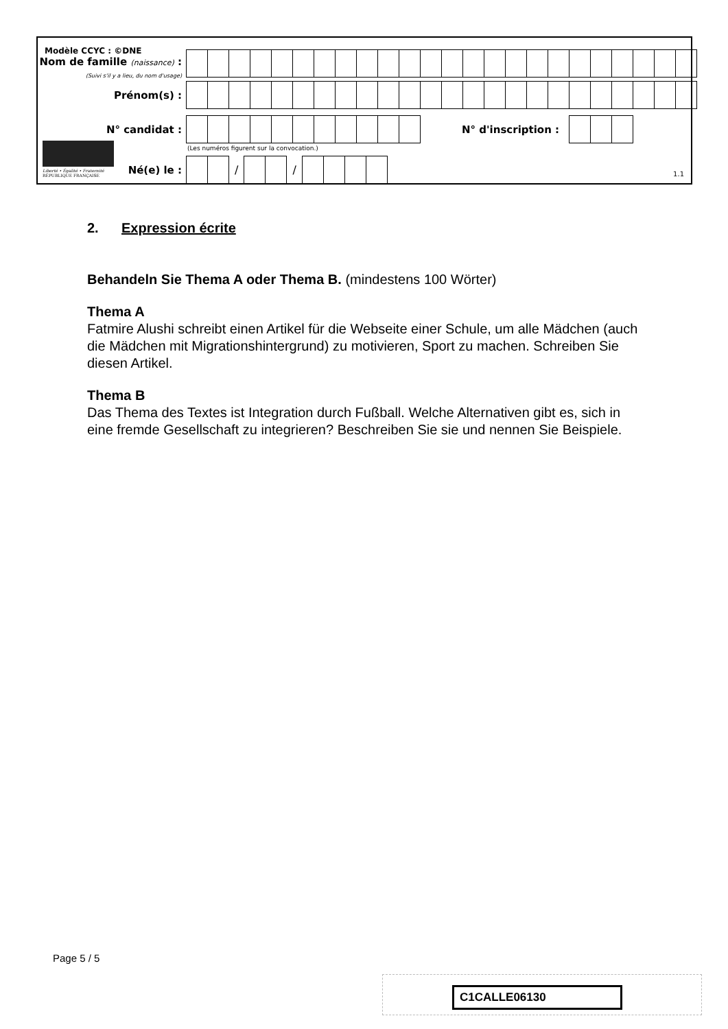Modèle CCYC : ©DNE
Nom de famille (naissance) :
(Suivi s'il y a lieu, du nom d'usage)
Prénom(s) :
N° candidat : N° d'inscription :
(Les numéros figurent sur la convocation.)
Liberté • Égalité • Fraternité
RÉPUBLIQUE FRANÇAISE
Né(e) le : / /
1.1
2. Expression écrite
Behandeln Sie Thema A oder Thema B. (mindestens 100 Wörter)
Thema A
Fatmire Alushi schreibt einen Artikel für die Webseite einer Schule, um alle Mädchen (auch die Mädchen mit Migrationshintergrund) zu motivieren, Sport zu machen. Schreiben Sie diesen Artikel.
Thema B
Das Thema des Textes ist Integration durch Fußball. Welche Alternativen gibt es, sich in eine fremde Gesellschaft zu integrieren? Beschreiben Sie sie und nennen Sie Beispiele.
Page 5 / 5
C1CALLE06130